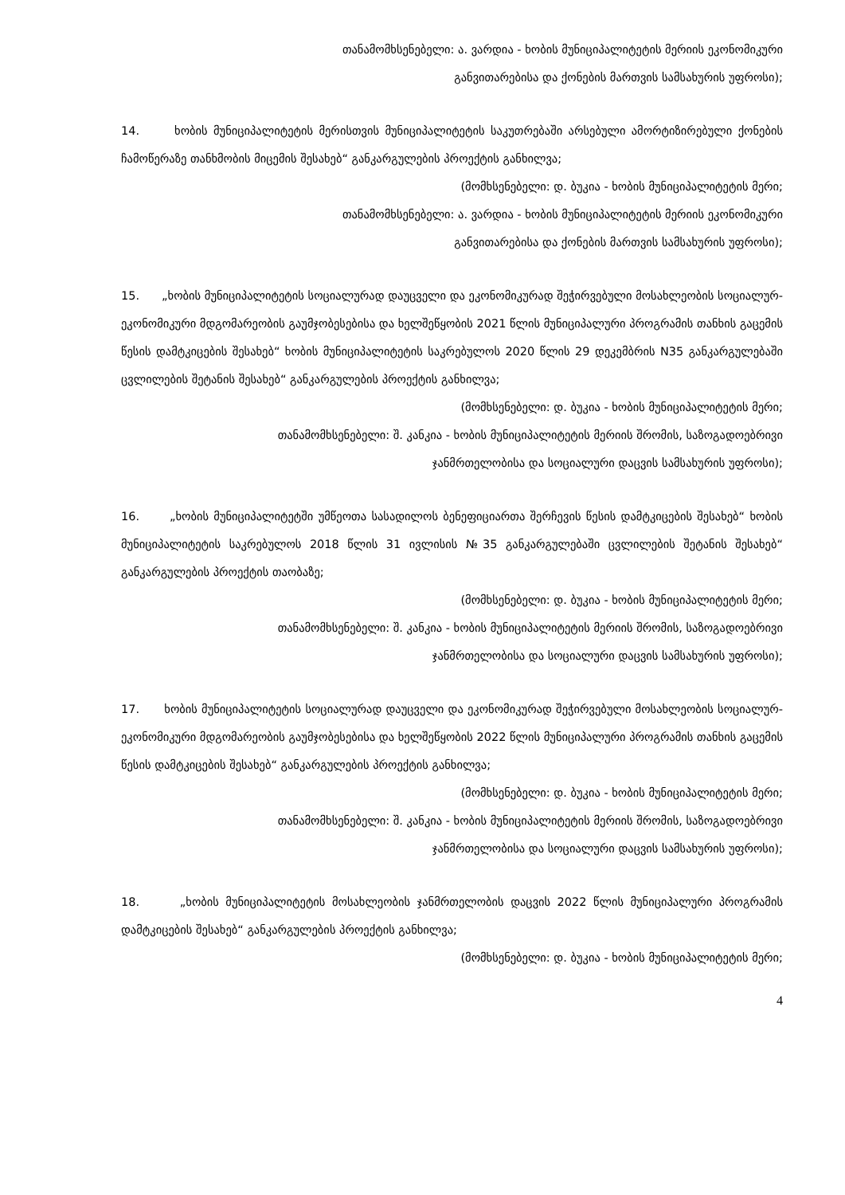თანამომხსენებელი: ა. ვარდია - ხობის მუნიციპალიტეტის მერიის ეკონომიკური
განვითარებისა და ქონების მართვის სამსახურის უფროსი);
14. ხობის მუნიციპალიტეტის მერისთვის მუნიციპალიტეტის საკუთრებაში არსებული ამორტიზირებული ქონების ჩამოწერაზე თანხმობის მიცემის შესახებ“ განკარგულების პროექტის განხილვა;
(მომხსენებელი: დ. ბუკია - ხობის მუნიციპალიტეტის მერი;
თანამომხსენებელი: ა. ვარდია - ხობის მუნიციპალიტეტის მერიის ეკონომიკური
განვითარებისა და ქონების მართვის სამსახურის უფროსი);
15. „ხობის მუნიციპალიტეტის სოციალურად დაუცველი და ეკონომიკურად შეჭირვებული მოსახლეობის სოციალურ-ეკონომიკური მდგომარეობის გაუმჯობესებისა და ხელშეწყობის 2021 წლის მუნიციპალური პროგრამის თანხის გაცემის წესის დამტკიცების შესახებ“ ხობის მუნიციპალიტეტის საკრებულოს 2020 წლის 29 დეკემბრის N35 განკარგულებაში ცვლილების შეტანის შესახებ“ განკარგულების პროექტის განხილვა;
(მომხსენებელი: დ. ბუკია - ხობის მუნიციპალიტეტის მერი;
თანამომხსენებელი: შ. კანკია - ხობის მუნიციპალიტეტის მერიის შრომის, საზოგადოებრივი
ჯანმრთელობისა და სოციალური დაცვის სამსახურის უფროსი);
16. „ხობის მუნიციპალიტეტში უმწეოთა სასადილოს ბენეფიციართა შერჩევის წესის დამტკიცების შესახებ“ ხობის მუნიციპალიტეტის საკრებულოს 2018 წლის 31 ივლისის №35 განკარგულებაში ცვლილების შეტანის შესახებ“ განკარგულების პროექტის თაობაზე;
(მომხსენებელი: დ. ბუკია - ხობის მუნიციპალიტეტის მერი;
თანამომხსენებელი: შ. კანკია - ხობის მუნიციპალიტეტის მერიის შრომის, საზოგადოებრივი
ჯანმრთელობისა და სოციალური დაცვის სამსახურის უფროსი);
17. ხობის მუნიციპალიტეტის სოციალურად დაუცველი და ეკონომიკურად შეჭირვებული მოსახლეობის სოციალურ-ეკონომიკური მდგომარეობის გაუმჯობესებისა და ხელშეწყობის 2022 წლის მუნიციპალური პროგრამის თანხის გაცემის წესის დამტკიცების შესახებ“ განკარგულების პროექტის განხილვა;
(მომხსენებელი: დ. ბუკია - ხობის მუნიციპალიტეტის მერი;
თანამომხსენებელი: შ. კანკია - ხობის მუნიციპალიტეტის მერიის შრომის, საზოგადოებრივი
ჯანმრთელობისა და სოციალური დაცვის სამსახურის უფროსი);
18. „ხობის მუნიციპალიტეტის მოსახლეობის ჯანმრთელობის დაცვის 2022 წლის მუნიციპალური პროგრამის დამტკიცების შესახებ“ განკარგულების პროექტის განხილვა;
(მომხსენებელი: დ. ბუკია - ხობის მუნიციპალიტეტის მერი;
4